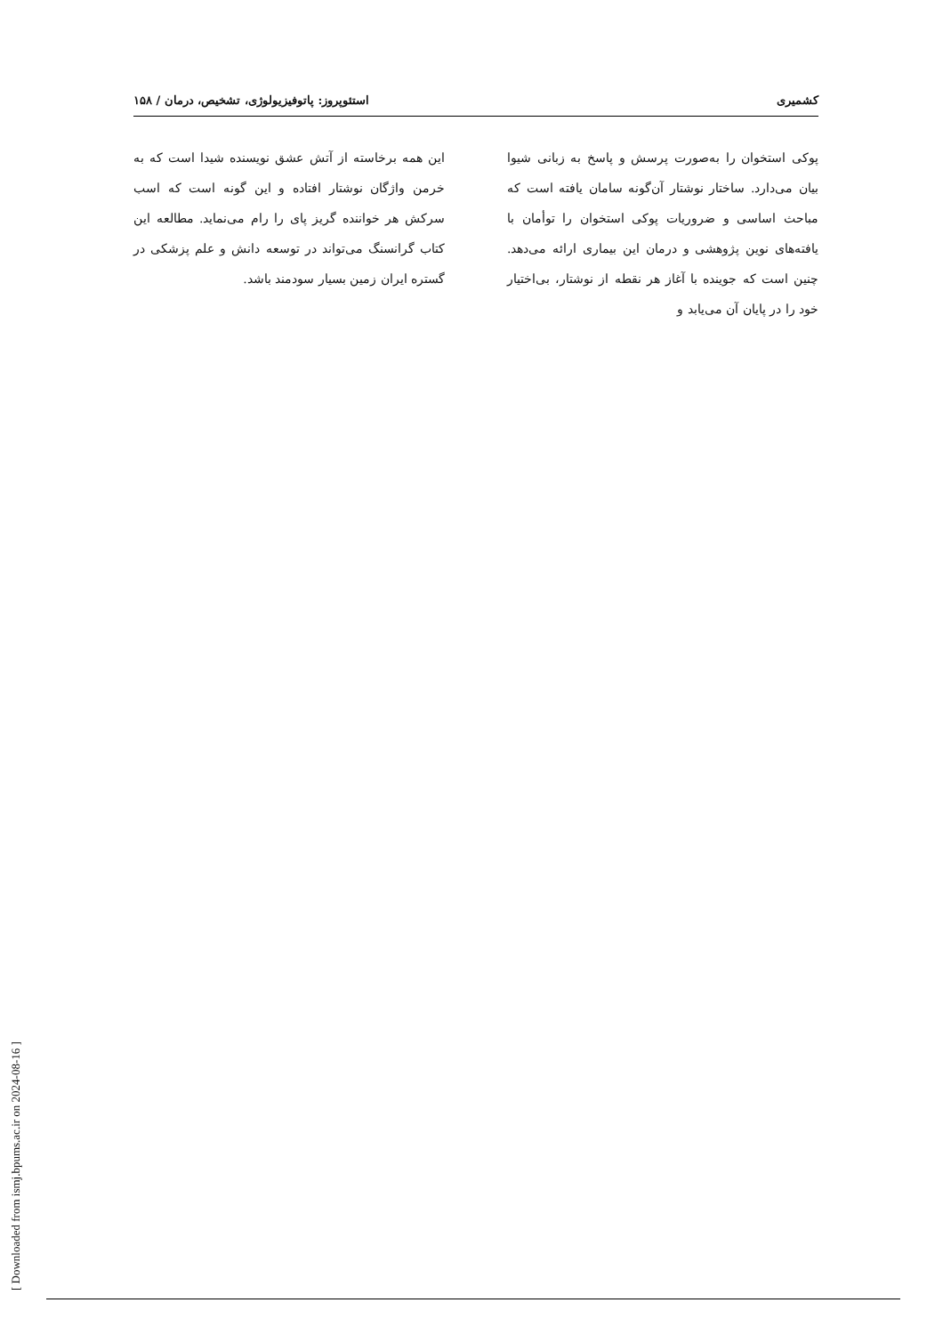کشمیری استئوپروز: پاتوفیزیولوژی، تشخیص، درمان / ۱۵۸
پوکی استخوان را به‌صورت پرسش و پاسخ به زبانی شیوا بیان می‌دارد. ساختار نوشتار آن‌گونه سامان یافته است که مباحث اساسی و ضروریات پوکی استخوان را توأمان با یافته‌های نوین پژوهشی و درمان این بیماری ارائه می‌دهد. چنین است که جوینده با آغاز هر نقطه از نوشتار، بی‌اختیار خود را در پایان آن می‌یابد و
این همه برخاسته از آتش عشق نویسنده شیدا است که به خرمن واژگان نوشتار افتاده و این گونه است که اسب سرکش هر خواننده گریز پای را رام می‌نماید. مطالعه این کتاب گرانسنگ می‌تواند در توسعه دانش و علم پزشکی در گستره ایران زمین بسیار سودمند باشد.
[ Downloaded from ismj.bpums.ac.ir on 2024-08-16 ]